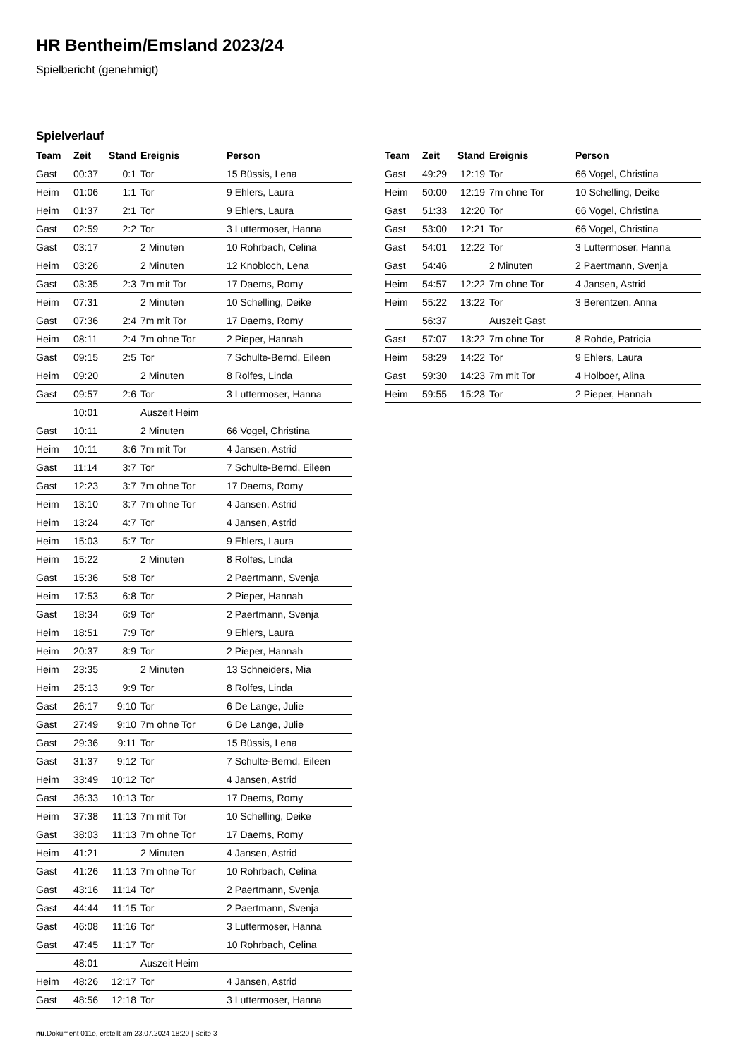HR Bentheim/Emsland 2023/24
Spielbericht (genehmigt)
Spielverlauf
| Team | Zeit | Stand | Ereignis | Person |
| --- | --- | --- | --- | --- |
| Gast | 00:37 | 0:1 | Tor | 15 Büssis, Lena |
| Heim | 01:06 | 1:1 | Tor | 9 Ehlers, Laura |
| Heim | 01:37 | 2:1 | Tor | 9 Ehlers, Laura |
| Gast | 02:59 | 2:2 | Tor | 3 Luttermoser, Hanna |
| Gast | 03:17 | | 2 Minuten | 10 Rohrbach, Celina |
| Heim | 03:26 | | 2 Minuten | 12 Knobloch, Lena |
| Gast | 03:35 | 2:3 | 7m mit Tor | 17 Daems, Romy |
| Heim | 07:31 | | 2 Minuten | 10 Schelling, Deike |
| Gast | 07:36 | 2:4 | 7m mit Tor | 17 Daems, Romy |
| Heim | 08:11 | 2:4 | 7m ohne Tor | 2 Pieper, Hannah |
| Gast | 09:15 | 2:5 | Tor | 7 Schulte-Bernd, Eileen |
| Heim | 09:20 | | 2 Minuten | 8 Rolfes, Linda |
| Gast | 09:57 | 2:6 | Tor | 3 Luttermoser, Hanna |
| | 10:01 | | Auszeit Heim | |
| Gast | 10:11 | | 2 Minuten | 66 Vogel, Christina |
| Heim | 10:11 | 3:6 | 7m mit Tor | 4 Jansen, Astrid |
| Gast | 11:14 | 3:7 | Tor | 7 Schulte-Bernd, Eileen |
| Gast | 12:23 | 3:7 | 7m ohne Tor | 17 Daems, Romy |
| Heim | 13:10 | 3:7 | 7m ohne Tor | 4 Jansen, Astrid |
| Heim | 13:24 | 4:7 | Tor | 4 Jansen, Astrid |
| Heim | 15:03 | 5:7 | Tor | 9 Ehlers, Laura |
| Heim | 15:22 | | 2 Minuten | 8 Rolfes, Linda |
| Gast | 15:36 | 5:8 | Tor | 2 Paertmann, Svenja |
| Heim | 17:53 | 6:8 | Tor | 2 Pieper, Hannah |
| Gast | 18:34 | 6:9 | Tor | 2 Paertmann, Svenja |
| Heim | 18:51 | 7:9 | Tor | 9 Ehlers, Laura |
| Heim | 20:37 | 8:9 | Tor | 2 Pieper, Hannah |
| Heim | 23:35 | | 2 Minuten | 13 Schneiders, Mia |
| Heim | 25:13 | 9:9 | Tor | 8 Rolfes, Linda |
| Gast | 26:17 | 9:10 | Tor | 6 De Lange, Julie |
| Gast | 27:49 | 9:10 | 7m ohne Tor | 6 De Lange, Julie |
| Gast | 29:36 | 9:11 | Tor | 15 Büssis, Lena |
| Gast | 31:37 | 9:12 | Tor | 7 Schulte-Bernd, Eileen |
| Heim | 33:49 | 10:12 | Tor | 4 Jansen, Astrid |
| Gast | 36:33 | 10:13 | Tor | 17 Daems, Romy |
| Heim | 37:38 | 11:13 | 7m mit Tor | 10 Schelling, Deike |
| Gast | 38:03 | 11:13 | 7m ohne Tor | 17 Daems, Romy |
| Heim | 41:21 | | 2 Minuten | 4 Jansen, Astrid |
| Gast | 41:26 | 11:13 | 7m ohne Tor | 10 Rohrbach, Celina |
| Gast | 43:16 | 11:14 | Tor | 2 Paertmann, Svenja |
| Gast | 44:44 | 11:15 | Tor | 2 Paertmann, Svenja |
| Gast | 46:08 | 11:16 | Tor | 3 Luttermoser, Hanna |
| Gast | 47:45 | 11:17 | Tor | 10 Rohrbach, Celina |
| | 48:01 | | Auszeit Heim | |
| Heim | 48:26 | 12:17 | Tor | 4 Jansen, Astrid |
| Gast | 48:56 | 12:18 | Tor | 3 Luttermoser, Hanna |
| Team | Zeit | Stand | Ereignis | Person |
| --- | --- | --- | --- | --- |
| Gast | 49:29 | 12:19 | Tor | 66 Vogel, Christina |
| Heim | 50:00 | 12:19 | 7m ohne Tor | 10 Schelling, Deike |
| Gast | 51:33 | 12:20 | Tor | 66 Vogel, Christina |
| Gast | 53:00 | 12:21 | Tor | 66 Vogel, Christina |
| Gast | 54:01 | 12:22 | Tor | 3 Luttermoser, Hanna |
| Gast | 54:46 | | 2 Minuten | 2 Paertmann, Svenja |
| Heim | 54:57 | 12:22 | 7m ohne Tor | 4 Jansen, Astrid |
| Heim | 55:22 | 13:22 | Tor | 3 Berentzen, Anna |
| | 56:37 | | Auszeit Gast | |
| Gast | 57:07 | 13:22 | 7m ohne Tor | 8 Rohde, Patricia |
| Heim | 58:29 | 14:22 | Tor | 9 Ehlers, Laura |
| Gast | 59:30 | 14:23 | 7m mit Tor | 4 Holboer, Alina |
| Heim | 59:55 | 15:23 | Tor | 2 Pieper, Hannah |
nu.Dokument 011e, erstellt am 23.07.2024 18:20 | Seite 3